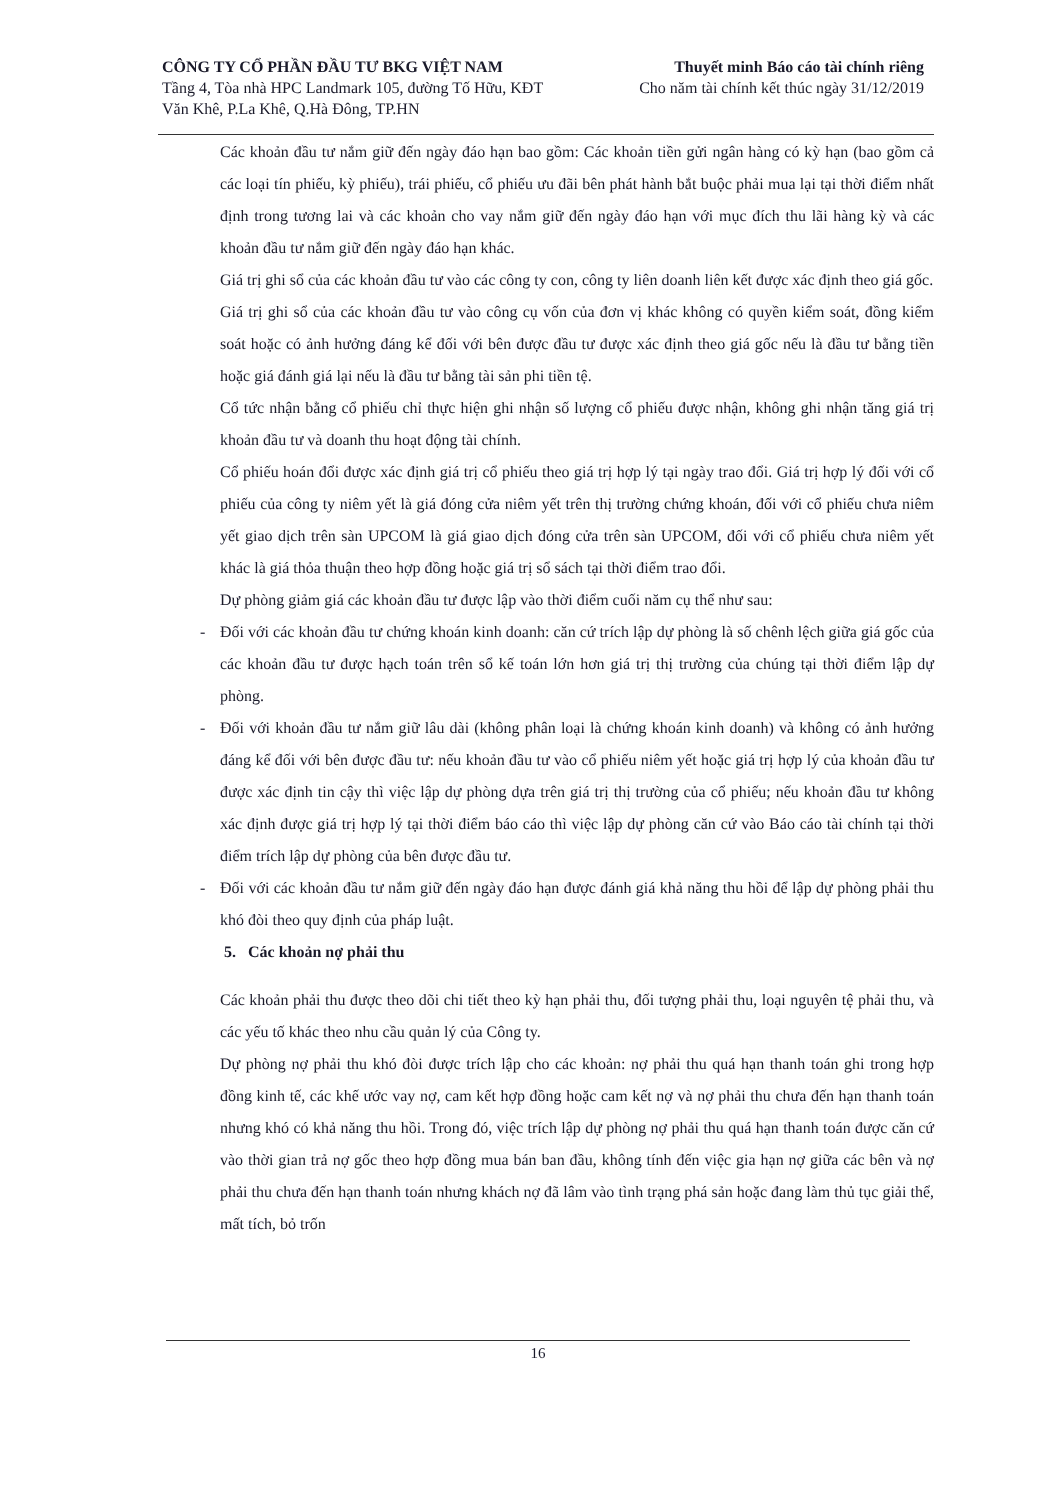CÔNG TY CỔ PHẦN ĐẦU TƯ BKG VIỆT NAM
Tầng 4, Tòa nhà HPC Landmark 105, đường Tố Hữu, KĐT
Văn Khê, P.La Khê, Q.Hà Đông, TP.HN
Thuyết minh Báo cáo tài chính riêng
Cho năm tài chính kết thúc ngày 31/12/2019
Các khoản đầu tư nắm giữ đến ngày đáo hạn bao gồm: Các khoản tiền gửi ngân hàng có kỳ hạn (bao gồm cả các loại tín phiếu, kỳ phiếu), trái phiếu, cổ phiếu ưu đãi bên phát hành bắt buộc phải mua lại tại thời điểm nhất định trong tương lai và các khoản cho vay nắm giữ đến ngày đáo hạn với mục đích thu lãi hàng kỳ và các khoản đầu tư nắm giữ đến ngày đáo hạn khác.
Giá trị ghi sổ của các khoản đầu tư vào các công ty con, công ty liên doanh liên kết được xác định theo giá gốc.
Giá trị ghi sổ của các khoản đầu tư vào công cụ vốn của đơn vị khác không có quyền kiểm soát, đồng kiểm soát hoặc có ảnh hưởng đáng kể đối với bên được đầu tư được xác định theo giá gốc nếu là đầu tư bằng tiền hoặc giá đánh giá lại nếu là đầu tư bằng tài sản phi tiền tệ.
Cổ tức nhận bằng cổ phiếu chỉ thực hiện ghi nhận số lượng cổ phiếu được nhận, không ghi nhận tăng giá trị khoản đầu tư và doanh thu hoạt động tài chính.
Cổ phiếu hoán đổi được xác định giá trị cổ phiếu theo giá trị hợp lý tại ngày trao đổi. Giá trị hợp lý đối với cổ phiếu của công ty niêm yết là giá đóng cửa niêm yết trên thị trường chứng khoán, đối với cổ phiếu chưa niêm yết giao dịch trên sàn UPCOM là giá giao dịch đóng cửa trên sàn UPCOM, đối với cổ phiếu chưa niêm yết khác là giá thỏa thuận theo hợp đồng hoặc giá trị sổ sách tại thời điểm trao đổi.
Dự phòng giảm giá các khoản đầu tư được lập vào thời điểm cuối năm cụ thể như sau:
- Đối với các khoản đầu tư chứng khoán kinh doanh: căn cứ trích lập dự phòng là số chênh lệch giữa giá gốc của các khoản đầu tư được hạch toán trên sổ kế toán lớn hơn giá trị thị trường của chúng tại thời điểm lập dự phòng.
- Đối với khoản đầu tư nắm giữ lâu dài (không phân loại là chứng khoán kinh doanh) và không có ảnh hưởng đáng kể đối với bên được đầu tư: nếu khoản đầu tư vào cổ phiếu niêm yết hoặc giá trị hợp lý của khoản đầu tư được xác định tin cậy thì việc lập dự phòng dựa trên giá trị thị trường của cổ phiếu; nếu khoản đầu tư không xác định được giá trị hợp lý tại thời điểm báo cáo thì việc lập dự phòng căn cứ vào Báo cáo tài chính tại thời điểm trích lập dự phòng của bên được đầu tư.
- Đối với các khoản đầu tư nắm giữ đến ngày đáo hạn được đánh giá khả năng thu hồi để lập dự phòng phải thu khó đòi theo quy định của pháp luật.
5. Các khoản nợ phải thu
Các khoản phải thu được theo dõi chi tiết theo kỳ hạn phải thu, đối tượng phải thu, loại nguyên tệ phải thu, và các yếu tố khác theo nhu cầu quản lý của Công ty.
Dự phòng nợ phải thu khó đòi được trích lập cho các khoản: nợ phải thu quá hạn thanh toán ghi trong hợp đồng kinh tế, các khế ước vay nợ, cam kết hợp đồng hoặc cam kết nợ và nợ phải thu chưa đến hạn thanh toán nhưng khó có khả năng thu hồi. Trong đó, việc trích lập dự phòng nợ phải thu quá hạn thanh toán được căn cứ vào thời gian trả nợ gốc theo hợp đồng mua bán ban đầu, không tính đến việc gia hạn nợ giữa các bên và nợ phải thu chưa đến hạn thanh toán nhưng khách nợ đã lâm vào tình trạng phá sản hoặc đang làm thủ tục giải thể, mất tích, bỏ trốn
16